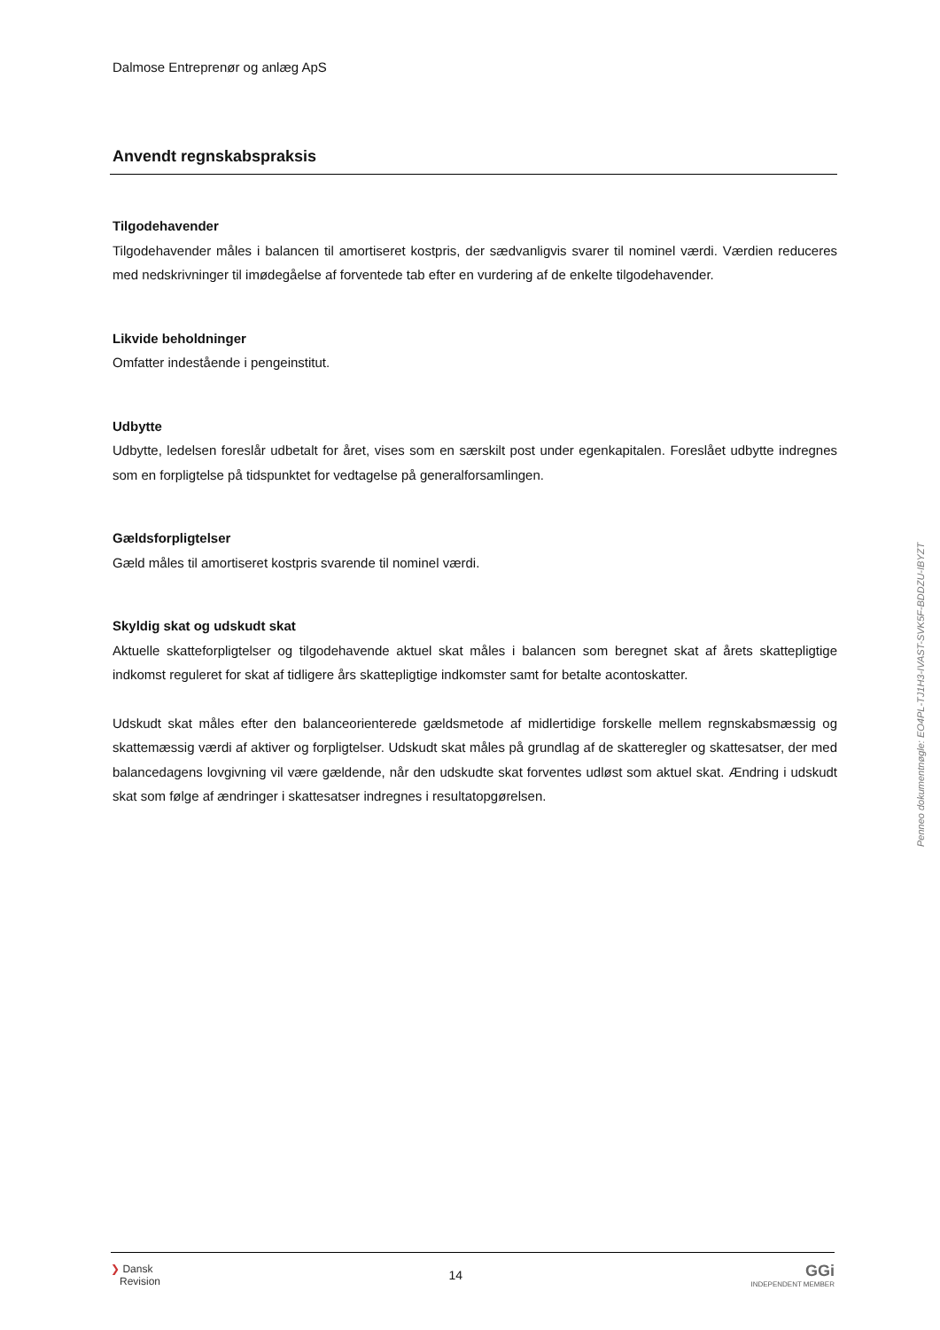Dalmose Entreprenør og anlæg ApS
Anvendt regnskabspraksis
Tilgodehavender
Tilgodehavender måles i balancen til amortiseret kostpris, der sædvanligvis svarer til nominel værdi. Værdien reduceres med nedskrivninger til imødegåelse af forventede tab efter en vurdering af de enkelte tilgodehavender.
Likvide beholdninger
Omfatter indestående i pengeinstitut.
Udbytte
Udbytte, ledelsen foreslår udbetalt for året, vises som en særskilt post under egenkapitalen. Foreslået udbytte indregnes som en forpligtelse på tidspunktet for vedtagelse på generalforsamlingen.
Gældsforpligtelser
Gæld måles til amortiseret kostpris svarende til nominel værdi.
Skyldig skat og udskudt skat
Aktuelle skatteforpligtelser og tilgodehavende aktuel skat måles i balancen som beregnet skat af årets skattepligtige indkomst reguleret for skat af tidligere års skattepligtige indkomster samt for betalte acontoskatter.
Udskudt skat måles efter den balanceorienterede gældsmetode af midlertidige forskelle mellem regnskabsmæssig og skattemæssig værdi af aktiver og forpligtelser. Udskudt skat måles på grundlag af de skatteregler og skattesatser, der med balancedagens lovgivning vil være gældende, når den udskudte skat forventes udløst som aktuel skat. Ændring i udskudt skat som følge af ændringer i skattesatser indregnes i resultatopgørelsen.
Penneo dokumentnøgle: EO4PL-TJ1H3-IVAST-SVK5F-BDDZU-IBYZT
❯ Dansk
Revision
14
GGi
INDEPENDENT MEMBER